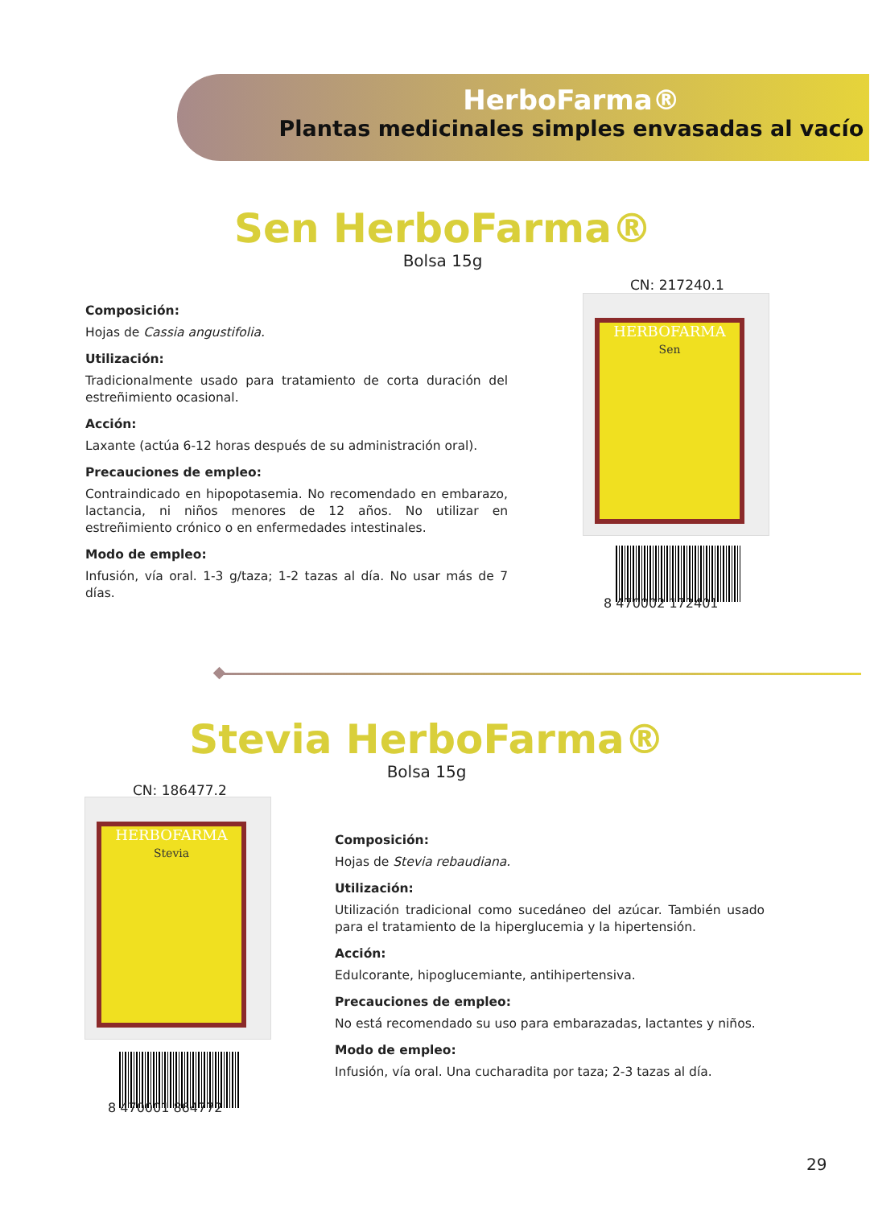HerboFarma®
Plantas medicinales simples envasadas al vacío
Sen HerboFarma®
Bolsa 15g
CN: 217240.1
Composición:
Hojas de Cassia angustifolia.
Utilización:
Tradicionalmente usado para tratamiento de corta duración del estreñimiento ocasional.
Acción:
Laxante (actúa 6-12 horas después de su administración oral).
Precauciones de empleo:
Contraindicado en hipopotasemia. No recomendado en embarazo, lactancia, ni niños menores de 12 años. No utilizar en estreñimiento crónico o en enfermedades intestinales.
Modo de empleo:
Infusión, vía oral. 1-3 g/taza; 1-2 tazas al día. No usar más de 7 días.
HERBOFARMA
Sen
8 470002 172401
Stevia HerboFarma®
Bolsa 15g
CN: 186477.2
HERBOFARMA
Stevia
8 470001 864772
Composición:
Hojas de Stevia rebaudiana.
Utilización:
Utilización tradicional como sucedáneo del azúcar. También usado para el tratamiento de la hiperglucemia y la hipertensión.
Acción:
Edulcorante, hipoglucemiante, antihipertensiva.
Precauciones de empleo:
No está recomendado su uso para embarazadas, lactantes y niños.
Modo de empleo:
Infusión, vía oral. Una cucharadita por taza; 2-3 tazas al día.
29